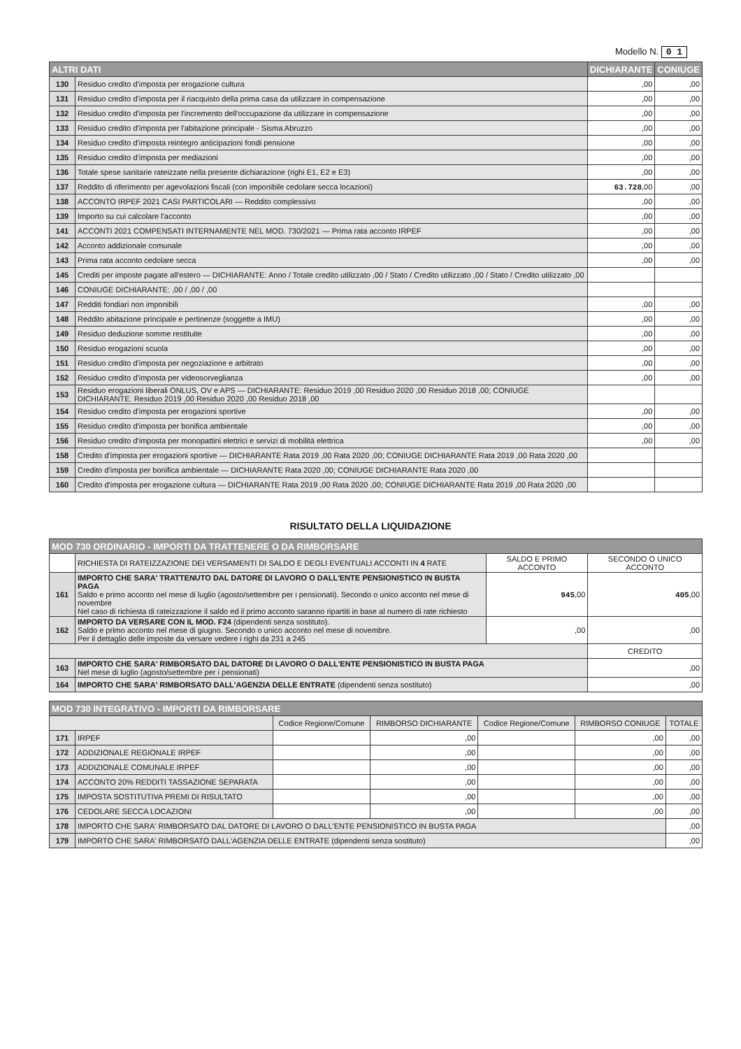Modello N. 0 1
| ALTRI DATI | | DICHIARANTE | CONIUGE |
| --- | --- | --- | --- |
| 130 | Residuo credito d'imposta per erogazione cultura | ,00 | ,00 |
| 131 | Residuo credito d'imposta per il riacquisto della prima casa da utilizzare in compensazione | ,00 | ,00 |
| 132 | Residuo credito d'imposta per l'incremento dell'occupazione da utilizzare in compensazione | ,00 | ,00 |
| 133 | Residuo credito d'imposta per l'abitazione principale - Sisma Abruzzo | ,00 | ,00 |
| 134 | Residuo credito d'imposta reintegro anticipazioni fondi pensione | ,00 | ,00 |
| 135 | Residuo credito d'imposta per mediazioni | ,00 | ,00 |
| 136 | Totale spese sanitarie rateizzate nella presente dichiarazione (righi E1, E2 e E3) | ,00 | ,00 |
| 137 | Reddito di riferimento per agevolazioni fiscali (con imponibile cedolare secca locazioni) | 63.728 ,00 | ,00 |
| 138 | ACCONTO IRPEF 2021 CASI PARTICOLARI — Reddito complessivo | ,00 | ,00 |
| 139 | Importo su cui calcolare l'acconto | ,00 | ,00 |
| 141 | ACCONTI 2021 COMPENSATI INTERNAMENTE NEL MOD. 730/2021 — Prima rata acconto IRPEF | ,00 | ,00 |
| 142 | Acconto addizionale comunale | ,00 | ,00 |
| 143 | Prima rata acconto cedolare secca | ,00 | ,00 |
| 145 | Crediti per imposte pagate all'estero — DICHIARANTE: Anno / Totale credito utilizzato ,00 / Stato / Credito utilizzato ,00 / Stato / Credito utilizzato ,00 | | |
| 146 | CONIUGE DICHIARANTE: ,00 / ,00 / ,00 | | |
| 147 | Redditi fondiari non imponibili | ,00 | ,00 |
| 148 | Reddito abitazione principale e pertinenze (soggette a IMU) | ,00 | ,00 |
| 149 | Residuo deduzione somme restituite | ,00 | ,00 |
| 150 | Residuo erogazioni scuola | ,00 | ,00 |
| 151 | Residuo credito d'imposta per negoziazione e arbitrato | ,00 | ,00 |
| 152 | Residuo credito d'imposta per videosorveglianza | ,00 | ,00 |
| 153 | Residuo erogazioni liberali ONLUS, OV e APS — DICHIARANTE: Residuo 2019 ,00 Residuo 2020 ,00 Residuo 2018 ,00; CONIUGE DICHIARANTE: Residuo 2019 ,00 Residuo 2020 ,00 Residuo 2018 ,00 | | |
| 154 | Residuo credito d'imposta per erogazioni sportive | ,00 | ,00 |
| 155 | Residuo credito d'imposta per bonifica ambientale | ,00 | ,00 |
| 156 | Residuo credito d'imposta per monopattini elettrici e servizi di mobilità elettrica | ,00 | ,00 |
| 158 | Credito d'imposta per erogazioni sportive — DICHIARANTE Rata 2019 ,00 Rata 2020 ,00; CONIUGE DICHIARANTE Rata 2019 ,00 Rata 2020 ,00 | | |
| 159 | Credito d'imposta per bonifica ambientale — DICHIARANTE Rata 2020 ,00; CONIUGE DICHIARANTE Rata 2020 ,00 | | |
| 160 | Credito d'imposta per erogazione cultura — DICHIARANTE Rata 2019 ,00 Rata 2020 ,00; CONIUGE DICHIARANTE Rata 2019 ,00 Rata 2020 ,00 | | |
RISULTATO DELLA LIQUIDAZIONE
| MOD 730 ORDINARIO - IMPORTI DA TRATTENERE O DA RIMBORSARE | | | |
| --- | --- | --- | --- |
| | RICHIESTA DI RATEIZZAZIONE DEI VERSAMENTI DI SALDO E DEGLI EVENTUALI ACCONTI IN 4 RATE | SALDO E PRIMO ACCONTO | SECONDO O UNICO ACCONTO |
| 161 | IMPORTO CHE SARA' TRATTENUTO DAL DATORE DI LAVORO O DALL'ENTE PENSIONISTICO IN BUSTA PAGA Saldo e primo acconto nel mese di luglio (agosto/settembre per i pensionati). Secondo o unico acconto nel mese di novembre Nel caso di richiesta di rateizzazione il saldo ed il primo acconto saranno ripartiti in base al numero di rate richiesto | 945 ,00 | 405 ,00 |
| 162 | IMPORTO DA VERSARE CON IL MOD. F24 (dipendenti senza sostituto). Saldo e primo acconto nel mese di giugno. Secondo o unico acconto nel mese di novembre. Per il dettaglio delle imposte da versare vedere i righi da 231 a 245 | ,00 | ,00 |
| | | | CREDITO |
| 163 | IMPORTO CHE SARA' RIMBORSATO DAL DATORE DI LAVORO O DALL'ENTE PENSIONISTICO IN BUSTA PAGA Nel mese di luglio (agosto/settembre per i pensionati) | | ,00 |
| 164 | IMPORTO CHE SARA' RIMBORSATO DALL'AGENZIA DELLE ENTRATE (dipendenti senza sostituto) | | ,00 |
| MOD 730 INTEGRATIVO - IMPORTI DA RIMBORSARE | | | | | | |
| --- | --- | --- | --- | --- | --- | --- |
| | | Codice Regione/Comune | RIMBORSO DICHIARANTE | Codice Regione/Comune | RIMBORSO CONIUGE | TOTALE |
| 171 | IRPEF | | ,00 | | ,00 | ,00 |
| 172 | ADDIZIONALE REGIONALE IRPEF | | ,00 | | ,00 | ,00 |
| 173 | ADDIZIONALE COMUNALE IRPEF | | ,00 | | ,00 | ,00 |
| 174 | ACCONTO 20% REDDITI TASSAZIONE SEPARATA | | ,00 | | ,00 | ,00 |
| 175 | IMPOSTA SOSTITUTIVA PREMI DI RISULTATO | | ,00 | | ,00 | ,00 |
| 176 | CEDOLARE SECCA LOCAZIONI | | ,00 | | ,00 | ,00 |
| 178 | IMPORTO CHE SARA' RIMBORSATO DAL DATORE DI LAVORO O DALL'ENTE PENSIONISTICO IN BUSTA PAGA | | | | | ,00 |
| 179 | IMPORTO CHE SARA' RIMBORSATO DALL'AGENZIA DELLE ENTRATE (dipendenti senza sostituto) | | | | | ,00 |